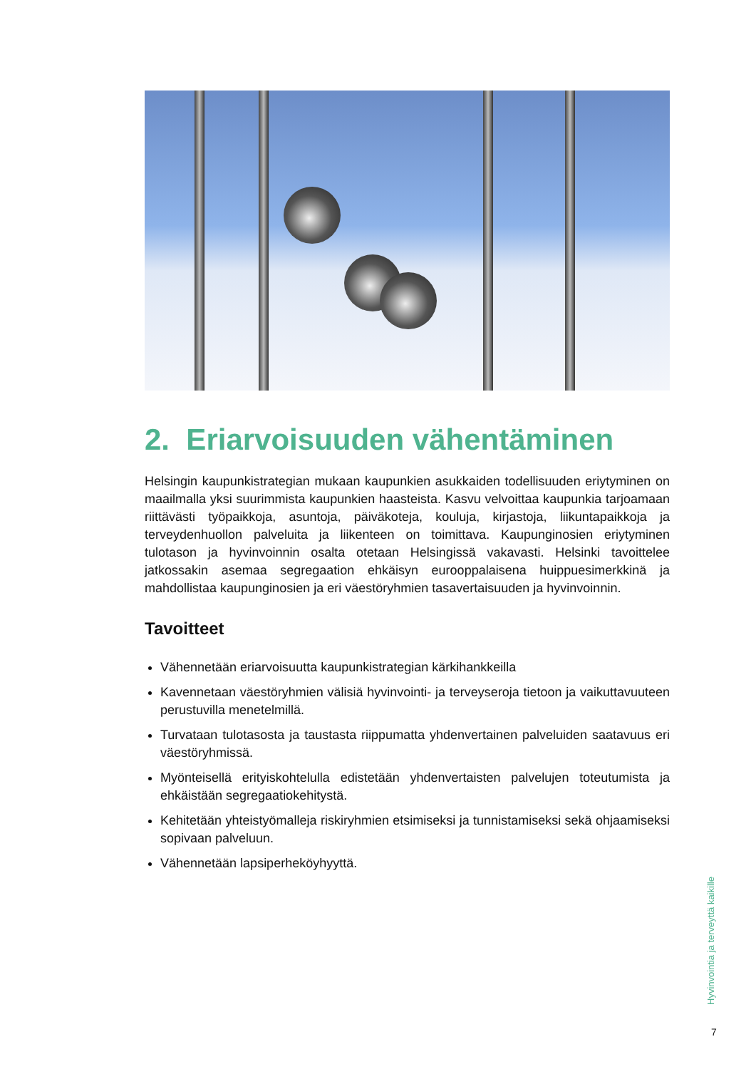2. Eriarvoisuuden vähentäminen
Helsingin kaupunkistrategian mukaan kaupunkien asukkaiden todellisuuden eriytyminen on maailmalla yksi suurimmista kaupunkien haasteista. Kasvu velvoittaa kaupunkia tarjoamaan riittävästi työpaikkoja, asuntoja, päiväkoteja, kouluja, kirjastoja, liikuntapaikkoja ja terveydenhuollon palveluita ja liikenteen on toimittava. Kaupunginosien eriytyminen tulotason ja hyvinvoinnin osalta otetaan Helsingissä vakavasti. Helsinki tavoittelee jatkossakin asemaa segregaation ehkäisyn eurooppalaisena huippuesimerkkinä ja mahdollistaa kaupunginosien ja eri väestöryhmien tasavertaisuuden ja hyvinvoinnin.
Tavoitteet
Vähennetään eriarvoisuutta kaupunkistrategian kärkihankkeilla
Kavennetaan väestöryhmien välisiä hyvinvointi- ja terveyseroja tietoon ja vaikuttavuuteen perustuvilla menetelmillä.
Turvataan tulotasosta ja taustasta riippumatta yhdenvertainen palveluiden saatavuus eri väestöryhmissä.
Myönteisellä erityiskohtelulla edistetään yhdenvertaisten palvelujen toteutumista ja ehkäistään segregaatiokehitystä.
Kehitetään yhteistyömalleja riskiryhmien etsimiseksi ja tunnistamiseksi sekä ohjaamiseksi sopivaan palveluun.
Vähennetään lapsiperheköyhyyttä.
Hyvinvointia ja terveyttä kaikille
7